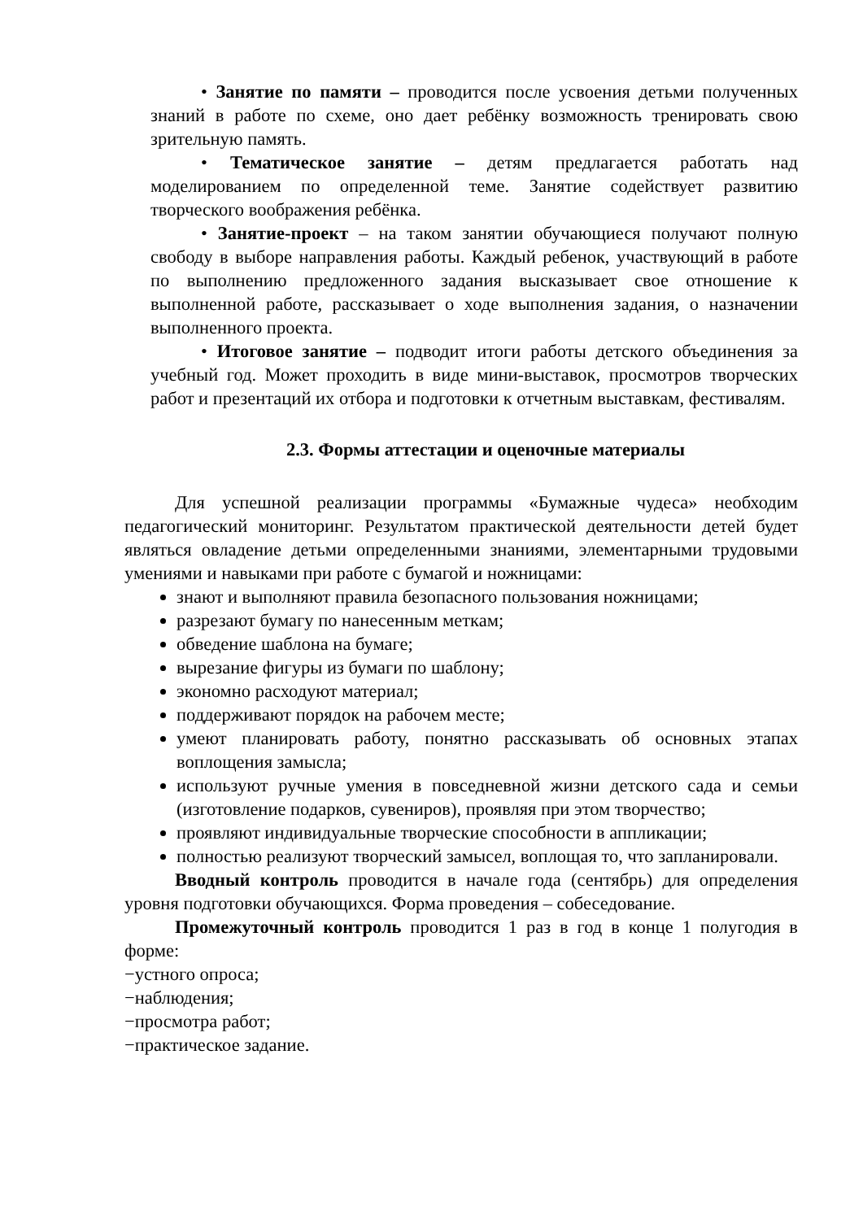• Занятие по памяти – проводится после усвоения детьми полученных знаний в работе по схеме, оно дает ребёнку возможность тренировать свою зрительную память.
• Тематическое занятие – детям предлагается работать над моделированием по определенной теме. Занятие содействует развитию творческого воображения ребёнка.
• Занятие-проект – на таком занятии обучающиеся получают полную свободу в выборе направления работы. Каждый ребенок, участвующий в работе по выполнению предложенного задания высказывает свое отношение к выполненной работе, рассказывает о ходе выполнения задания, о назначении выполненного проекта.
• Итоговое занятие – подводит итоги работы детского объединения за учебный год. Может проходить в виде мини-выставок, просмотров творческих работ и презентаций их отбора и подготовки к отчетным выставкам, фестивалям.
2.3. Формы аттестации и оценочные материалы
Для успешной реализации программы «Бумажные чудеса» необходим педагогический мониторинг. Результатом практической деятельности детей будет являться овладение детьми определенными знаниями, элементарными трудовыми умениями и навыками при работе с бумагой и ножницами:
знают и выполняют правила безопасного пользования ножницами;
разрезают бумагу по нанесенным меткам;
обведение шаблона на бумаге;
вырезание фигуры из бумаги по шаблону;
экономно расходуют материал;
поддерживают порядок на рабочем месте;
умеют планировать работу, понятно рассказывать об основных этапах воплощения замысла;
используют ручные умения в повседневной жизни детского сада и семьи (изготовление подарков, сувениров), проявляя при этом творчество;
проявляют индивидуальные творческие способности в аппликации;
полностью реализуют творческий замысел, воплощая то, что запланировали.
Вводный контроль проводится в начале года (сентябрь) для определения уровня подготовки обучающихся. Форма проведения – собеседование.
Промежуточный контроль проводится 1 раз в год в конце 1 полугодия в форме:
−устного опроса;
−наблюдения;
−просмотра работ;
−практическое задание.